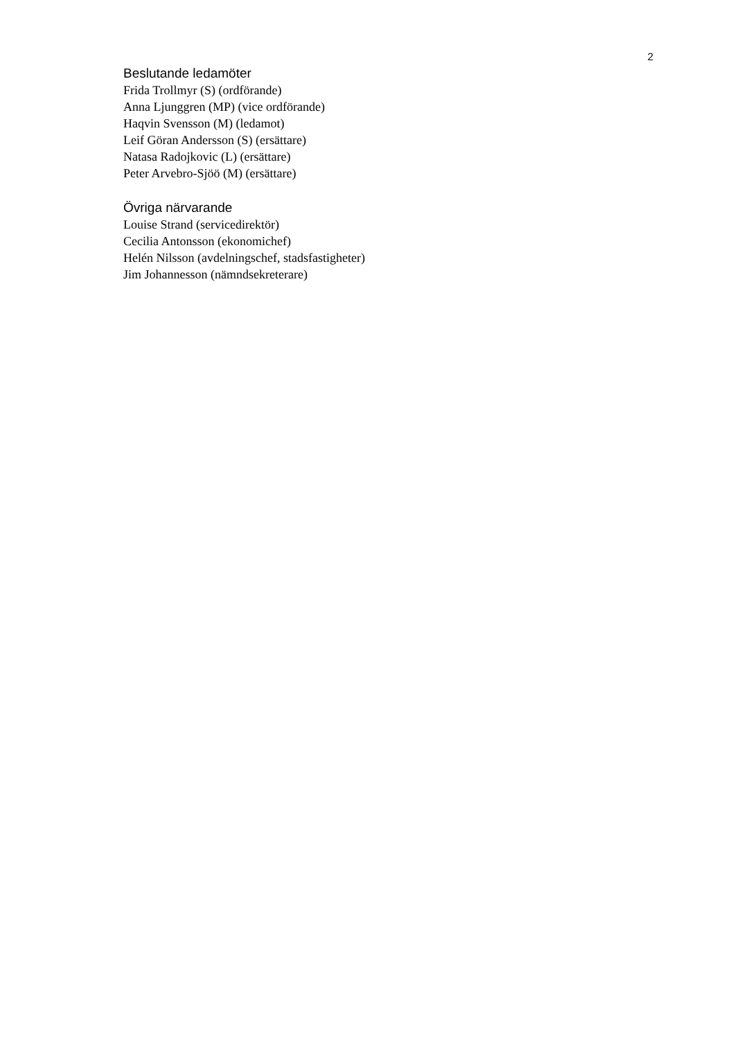2
Beslutande ledamöter
Frida Trollmyr (S) (ordförande)
Anna Ljunggren (MP) (vice ordförande)
Haqvin Svensson (M) (ledamot)
Leif Göran Andersson (S) (ersättare)
Natasa Radojkovic (L) (ersättare)
Peter Arvebro-Sjöö (M) (ersättare)
Övriga närvarande
Louise Strand (servicedirektör)
Cecilia Antonsson (ekonomichef)
Helén Nilsson (avdelningschef, stadsfastigheter)
Jim Johannesson (nämndsekreterare)